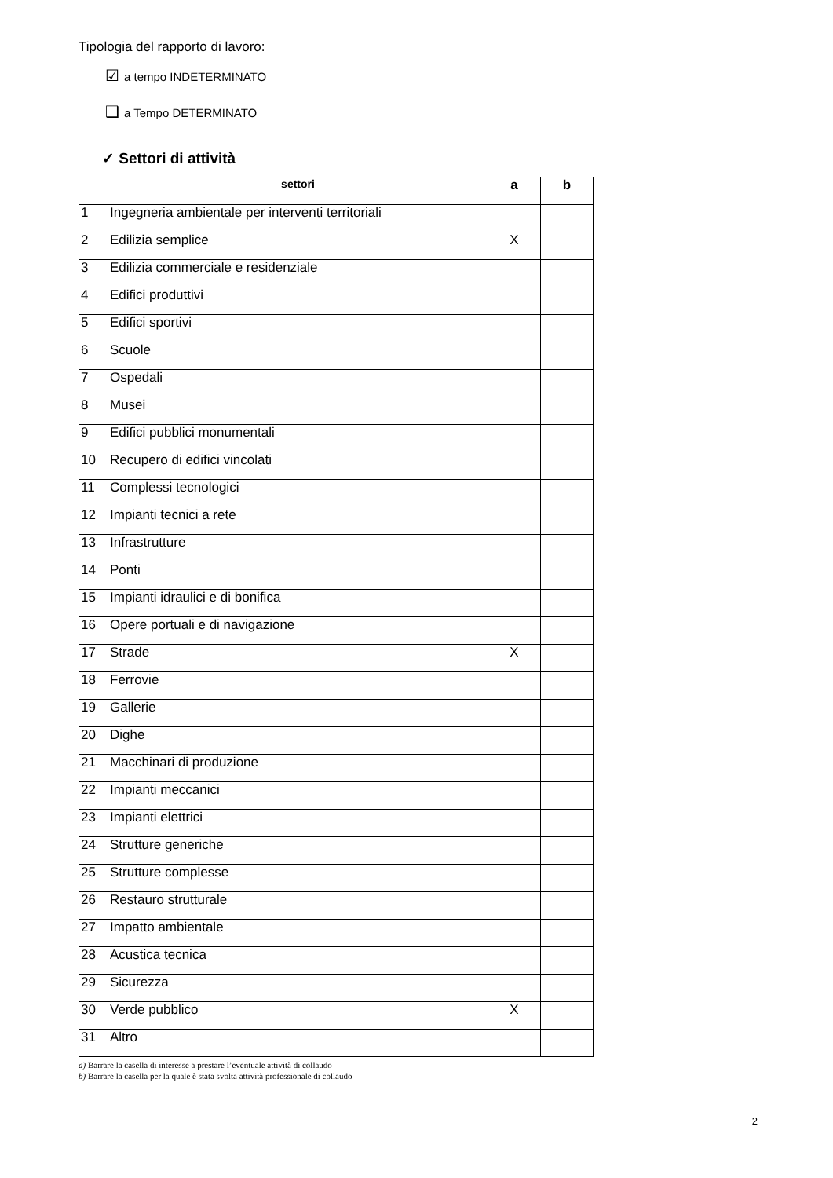Tipologia del rapporto di lavoro:
☑ a tempo INDETERMINATO
❑ a Tempo DETERMINATO
✓ Settori di attività
| | settori | a | b |
| --- | --- | --- | --- |
| 1 | Ingegneria ambientale per interventi territoriali | | |
| 2 | Edilizia semplice | X | |
| 3 | Edilizia commerciale e residenziale | | |
| 4 | Edifici produttivi | | |
| 5 | Edifici sportivi | | |
| 6 | Scuole | | |
| 7 | Ospedali | | |
| 8 | Musei | | |
| 9 | Edifici pubblici monumentali | | |
| 10 | Recupero di edifici vincolati | | |
| 11 | Complessi tecnologici | | |
| 12 | Impianti tecnici a rete | | |
| 13 | Infrastrutture | | |
| 14 | Ponti | | |
| 15 | Impianti idraulici e di bonifica | | |
| 16 | Opere portuali e di navigazione | | |
| 17 | Strade | X | |
| 18 | Ferrovie | | |
| 19 | Gallerie | | |
| 20 | Dighe | | |
| 21 | Macchinari di produzione | | |
| 22 | Impianti meccanici | | |
| 23 | Impianti elettrici | | |
| 24 | Strutture generiche | | |
| 25 | Strutture complesse | | |
| 26 | Restauro strutturale | | |
| 27 | Impatto ambientale | | |
| 28 | Acustica tecnica | | |
| 29 | Sicurezza | | |
| 30 | Verde pubblico | X | |
| 31 | Altro | | |
a) Barrare la casella di interesse a prestare l’eventuale attività di collaudo
b) Barrare la casella per la quale è stata svolta attività professionale di collaudo
2